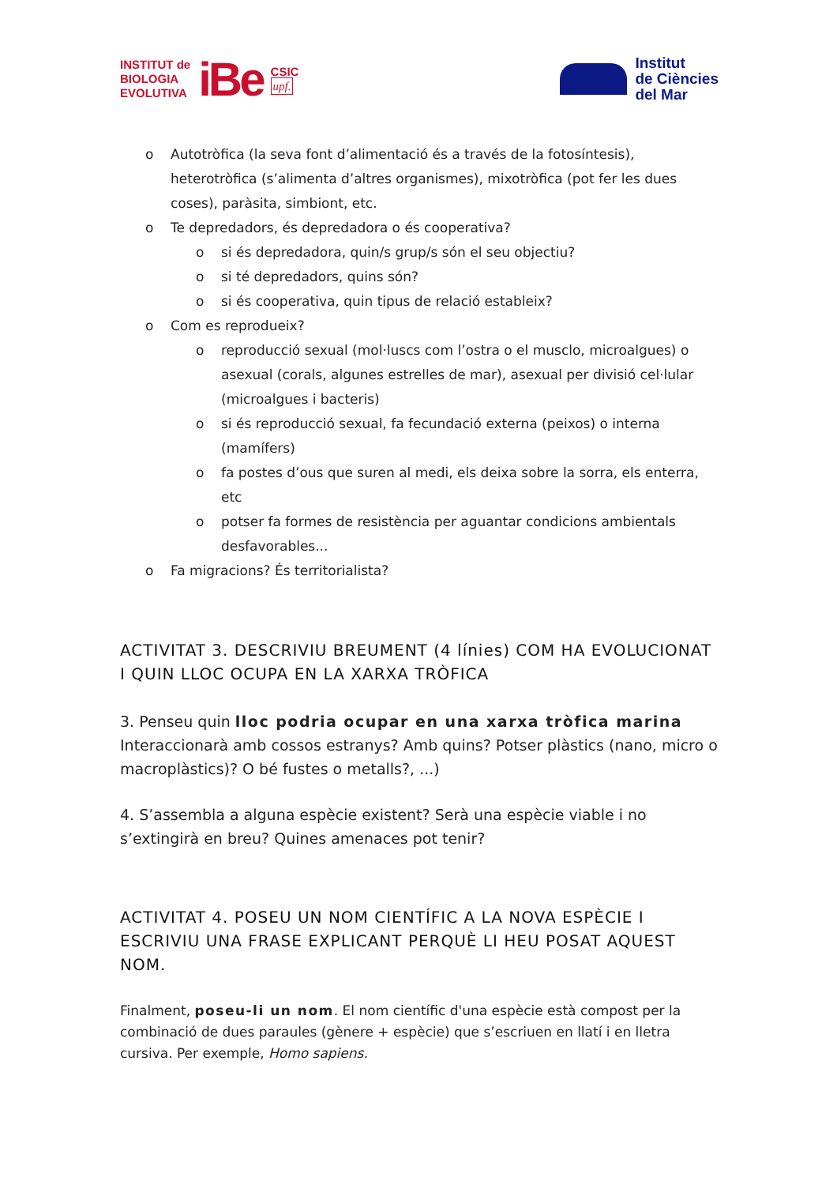INSTITUT de
BIOLOGIA
EVOLUTIVA
iBe
CSIC
upf.
Institut
de Ciències
del Mar
o Autotròfica (la seva font d’alimentació és a través de la fotosíntesis), heterotròfica (s’alimenta d’altres organismes), mixotròfica (pot fer les dues coses), paràsita, simbiont, etc.
o Te depredadors, és depredadora o és cooperativa?
o si és depredadora, quin/s grup/s són el seu objectiu?
o si té depredadors, quins són?
o si és cooperativa, quin tipus de relació estableix?
o Com es reprodueix?
o reproducció sexual (mol·luscs com l’ostra o el musclo, microalgues) o asexual (corals, algunes estrelles de mar), asexual per divisió cel·lular (microalgues i bacteris)
o si és reproducció sexual, fa fecundació externa (peixos) o interna (mamífers)
o fa postes d’ous que suren al medi, els deixa sobre la sorra, els enterra, etc
o potser fa formes de resistència per aguantar condicions ambientals desfavorables...
o Fa migracions? És territorialista?
ACTIVITAT 3. DESCRIVIU BREUMENT (4 línies) COM HA EVOLUCIONAT I QUIN LLOC OCUPA EN LA XARXA TRÒFICA
3. Penseu quin lloc podria ocupar en una xarxa tròfica marina Interaccionarà amb cossos estranys? Amb quins? Potser plàstics (nano, micro o macroplàstics)? O bé fustes o metalls?, ...)
4. S’assembla a alguna espècie existent? Serà una espècie viable i no s’extingirà en breu? Quines amenaces pot tenir?
ACTIVITAT 4. POSEU UN NOM CIENTÍFIC A LA NOVA ESPÈCIE I ESCRIVIU UNA FRASE EXPLICANT PERQUÈ LI HEU POSAT AQUEST NOM.
Finalment, poseu-li un nom. El nom científic d'una espècie està compost per la combinació de dues paraules (gènere + espècie) que s’escriuen en llatí i en lletra cursiva. Per exemple, Homo sapiens.